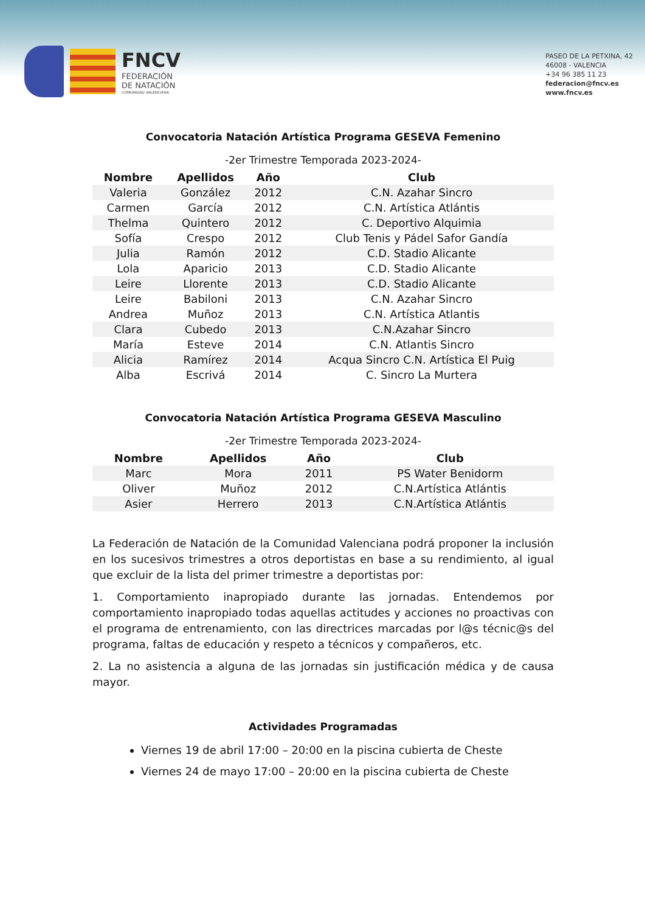FNCV
FEDERACIÓN
DE NATACIÓN
COMUNIDAD VALENCIANA
PASEO DE LA PETXINA, 42
46008 - VALENCIA
+34 96 385 11 23
federacion@fncv.es
www.fncv.es
Convocatoria Natación Artística Programa GESEVA Femenino
-2er Trimestre Temporada 2023-2024-
| Nombre | Apellidos | Año | Club |
| --- | --- | --- | --- |
| Valeria | González | 2012 | C.N. Azahar Sincro |
| Carmen | García | 2012 | C.N. Artística Atlántis |
| Thelma | Quintero | 2012 | C. Deportivo Alquimia |
| Sofía | Crespo | 2012 | Club Tenis y Pádel Safor Gandía |
| Julia | Ramón | 2012 | C.D. Stadio Alicante |
| Lola | Aparicio | 2013 | C.D. Stadio Alicante |
| Leire | Llorente | 2013 | C.D. Stadio Alicante |
| Leire | Babiloni | 2013 | C.N. Azahar Sincro |
| Andrea | Muñoz | 2013 | C.N. Artística Atlantis |
| Clara | Cubedo | 2013 | C.N.Azahar Sincro |
| María | Esteve | 2014 | C.N. Atlantis Sincro |
| Alicia | Ramírez | 2014 | Acqua Sincro C.N. Artística El Puig |
| Alba | Escrivá | 2014 | C. Sincro La Murtera |
Convocatoria Natación Artística Programa GESEVA Masculino
-2er Trimestre Temporada 2023-2024-
| Nombre | Apellidos | Año | Club |
| --- | --- | --- | --- |
| Marc | Mora | 2011 | PS Water Benidorm |
| Oliver | Muñoz | 2012 | C.N.Artística Atlántis |
| Asier | Herrero | 2013 | C.N.Artística Atlántis |
La Federación de Natación de la Comunidad Valenciana podrá proponer la inclusión en los sucesivos trimestres a otros deportistas en base a su rendimiento, al igual que excluir de la lista del primer trimestre a deportistas por:
1. Comportamiento inapropiado durante las jornadas. Entendemos por comportamiento inapropiado todas aquellas actitudes y acciones no proactivas con el programa de entrenamiento, con las directrices marcadas por l@s técnic@s del programa, faltas de educación y respeto a técnicos y compañeros, etc.
2. La no asistencia a alguna de las jornadas sin justificación médica y de causa mayor.
Actividades Programadas
Viernes 19 de abril 17:00 – 20:00 en la piscina cubierta de Cheste
Viernes 24 de mayo 17:00 – 20:00 en la piscina cubierta de Cheste